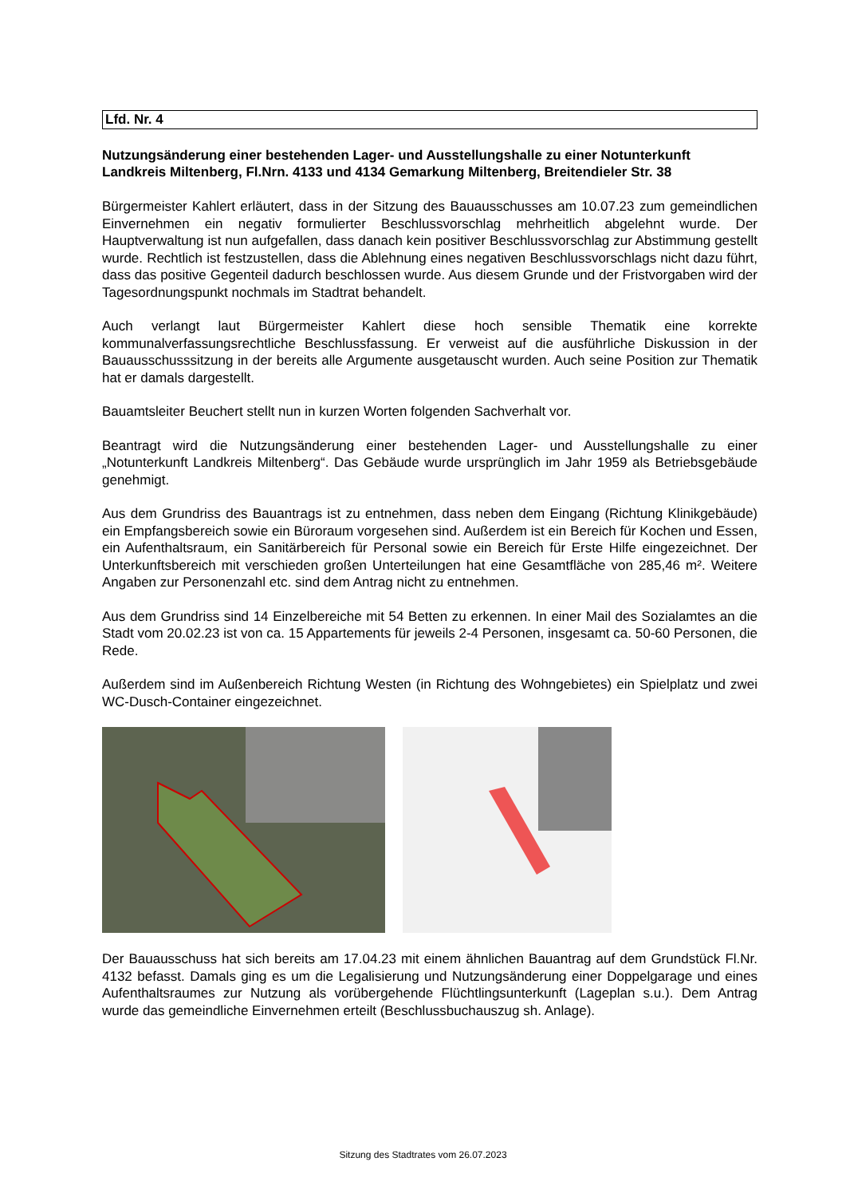Lfd. Nr. 4
Nutzungsänderung einer bestehenden Lager- und Ausstellungshalle zu einer Notunterkunft Landkreis Miltenberg, Fl.Nrn. 4133 und 4134 Gemarkung Miltenberg, Breitendieler Str. 38
Bürgermeister Kahlert erläutert, dass in der Sitzung des Bauausschusses am 10.07.23 zum gemeindlichen Einvernehmen ein negativ formulierter Beschlussvorschlag mehrheitlich abgelehnt wurde. Der Hauptverwaltung ist nun aufgefallen, dass danach kein positiver Beschlussvorschlag zur Abstimmung gestellt wurde. Rechtlich ist festzustellen, dass die Ablehnung eines negativen Beschlussvorschlags nicht dazu führt, dass das positive Gegenteil dadurch beschlossen wurde. Aus diesem Grunde und der Fristvorgaben wird der Tagesordnungspunkt nochmals im Stadtrat behandelt.
Auch verlangt laut Bürgermeister Kahlert diese hoch sensible Thematik eine korrekte kommunalverfassungsrechtliche Beschlussfassung. Er verweist auf die ausführliche Diskussion in der Bauausschusssitzung in der bereits alle Argumente ausgetauscht wurden. Auch seine Position zur Thematik hat er damals dargestellt.
Bauamtsleiter Beuchert stellt nun in kurzen Worten folgenden Sachverhalt vor.
Beantragt wird die Nutzungsänderung einer bestehenden Lager- und Ausstellungshalle zu einer „Notunterkunft Landkreis Miltenberg“. Das Gebäude wurde ursprünglich im Jahr 1959 als Betriebsgebäude genehmigt.
Aus dem Grundriss des Bauantrags ist zu entnehmen, dass neben dem Eingang (Richtung Klinikgebäude) ein Empfangsbereich sowie ein Büroraum vorgesehen sind. Außerdem ist ein Bereich für Kochen und Essen, ein Aufenthaltsraum, ein Sanitärbereich für Personal sowie ein Bereich für Erste Hilfe eingezeichnet. Der Unterkunftsbereich mit verschieden großen Unterteilungen hat eine Gesamtfläche von 285,46 m². Weitere Angaben zur Personenzahl etc. sind dem Antrag nicht zu entnehmen.
Aus dem Grundriss sind 14 Einzelbereiche mit 54 Betten zu erkennen. In einer Mail des Sozialamtes an die Stadt vom 20.02.23 ist von ca. 15 Appartements für jeweils 2-4 Personen, insgesamt ca. 50-60 Personen, die Rede.
Außerdem sind im Außenbereich Richtung Westen (in Richtung des Wohngebietes) ein Spielplatz und zwei WC-Dusch-Container eingezeichnet.
Der Bauausschuss hat sich bereits am 17.04.23 mit einem ähnlichen Bauantrag auf dem Grundstück Fl.Nr. 4132 befasst. Damals ging es um die Legalisierung und Nutzungsänderung einer Doppelgarage und eines Aufenthaltsraumes zur Nutzung als vorübergehende Flüchtlingsunterkunft (Lageplan s.u.). Dem Antrag wurde das gemeindliche Einvernehmen erteilt (Beschlussbuchauszug sh. Anlage).
Sitzung des Stadtrates vom 26.07.2023